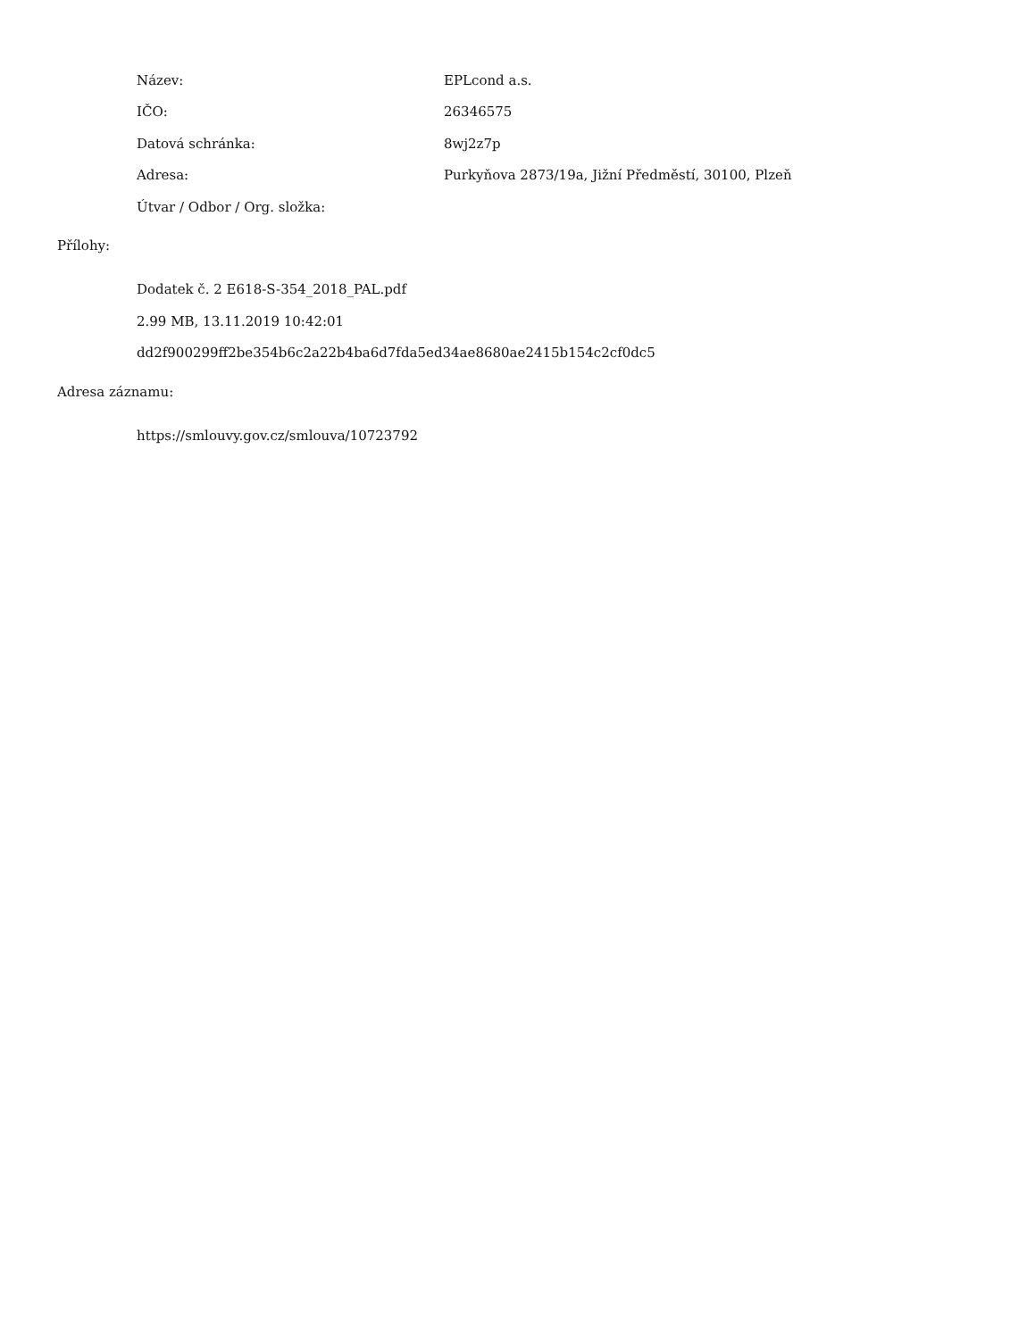Název: EPLcond a.s.
IČO: 26346575
Datová schránka: 8wj2z7p
Adresa: Purkyňova 2873/19a, Jižní Předměstí, 30100, Plzeň
Útvar / Odbor / Org. složka:
Přílohy:
Dodatek č. 2 E618-S-354_2018_PAL.pdf
2.99 MB, 13.11.2019 10:42:01
dd2f900299ff2be354b6c2a22b4ba6d7fda5ed34ae8680ae2415b154c2cf0dc5
Adresa záznamu:
https://smlouvy.gov.cz/smlouva/10723792